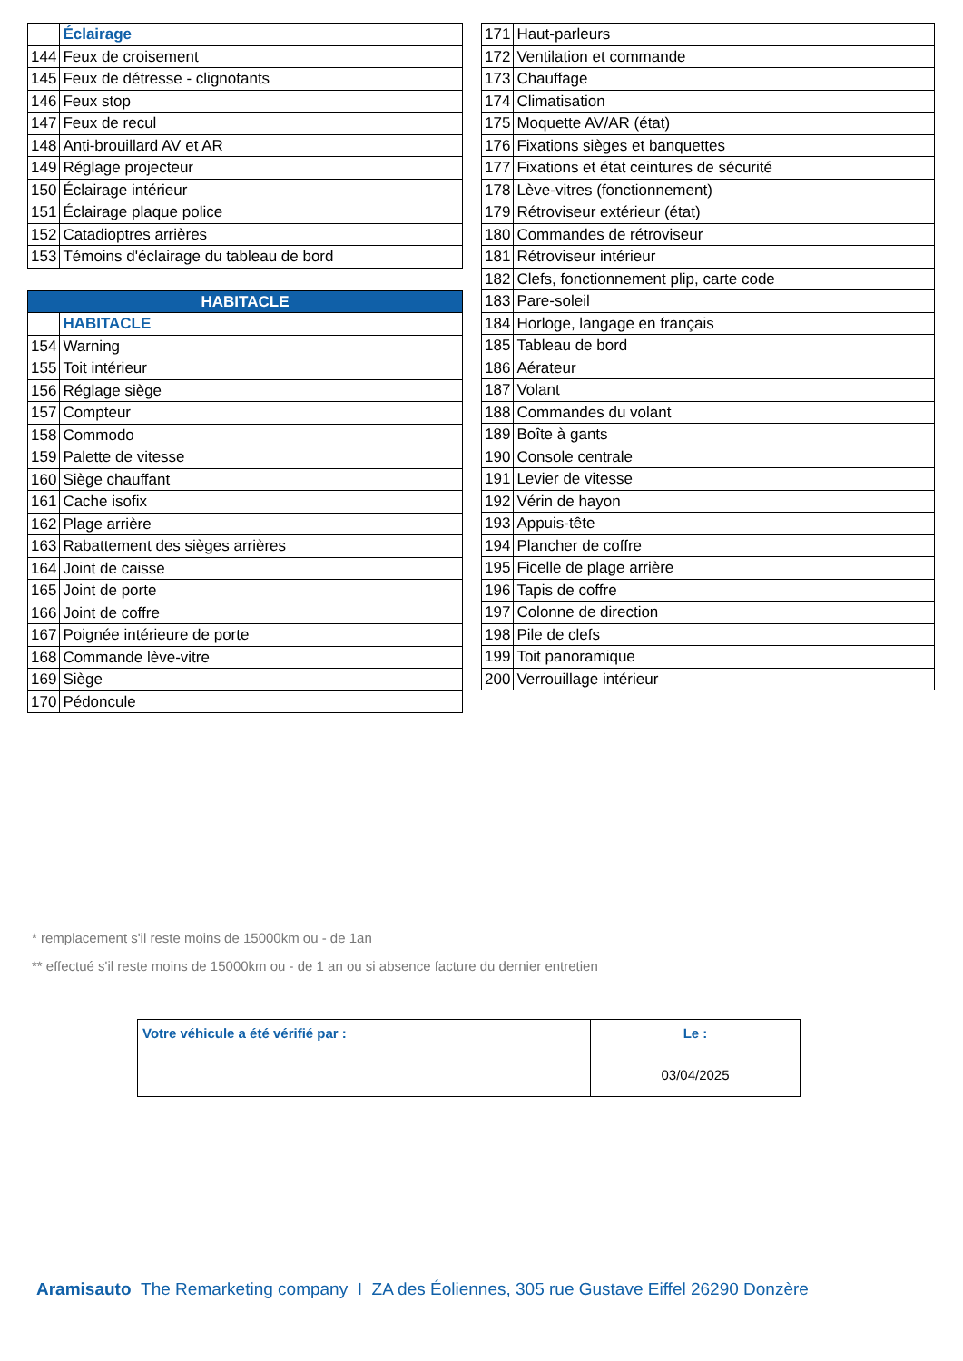| | Éclairage |
| 144 | Feux de croisement |
| 145 | Feux de détresse - clignotants |
| 146 | Feux stop |
| 147 | Feux de recul |
| 148 | Anti-brouillard AV et AR |
| 149 | Réglage projecteur |
| 150 | Éclairage intérieur |
| 151 | Éclairage plaque police |
| 152 | Catadioptres arrières |
| 153 | Témoins d'éclairage du tableau de bord |
| HABITACLE | |
| | HABITACLE |
| 154 | Warning |
| 155 | Toit intérieur |
| 156 | Réglage siège |
| 157 | Compteur |
| 158 | Commodo |
| 159 | Palette de vitesse |
| 160 | Siège chauffant |
| 161 | Cache isofix |
| 162 | Plage arrière |
| 163 | Rabattement des sièges arrières |
| 164 | Joint de caisse |
| 165 | Joint de porte |
| 166 | Joint de coffre |
| 167 | Poignée intérieure de porte |
| 168 | Commande lève-vitre |
| 169 | Siège |
| 170 | Pédoncule |
| 171 | Haut-parleurs |
| 172 | Ventilation et commande |
| 173 | Chauffage |
| 174 | Climatisation |
| 175 | Moquette AV/AR (état) |
| 176 | Fixations sièges et banquettes |
| 177 | Fixations et état ceintures de sécurité |
| 178 | Lève-vitres (fonctionnement) |
| 179 | Rétroviseur extérieur (état) |
| 180 | Commandes de rétroviseur |
| 181 | Rétroviseur intérieur |
| 182 | Clefs, fonctionnement plip, carte code |
| 183 | Pare-soleil |
| 184 | Horloge, langage en français |
| 185 | Tableau de bord |
| 186 | Aérateur |
| 187 | Volant |
| 188 | Commandes du volant |
| 189 | Boîte à gants |
| 190 | Console centrale |
| 191 | Levier de vitesse |
| 192 | Vérin de hayon |
| 193 | Appuis-tête |
| 194 | Plancher de coffre |
| 195 | Ficelle de plage arrière |
| 196 | Tapis de coffre |
| 197 | Colonne de direction |
| 198 | Pile de clefs |
| 199 | Toit panoramique |
| 200 | Verrouillage intérieur |
* remplacement s'il reste moins de 15000km ou - de 1an
** effectué s'il reste moins de 15000km ou - de 1 an ou si absence facture du dernier entretien
| Votre véhicule a été vérifié par : | Le : 03/04/2025 |
Aramisauto The Remarketing company I ZA des Éoliennes, 305 rue Gustave Eiffel 26290 Donzère